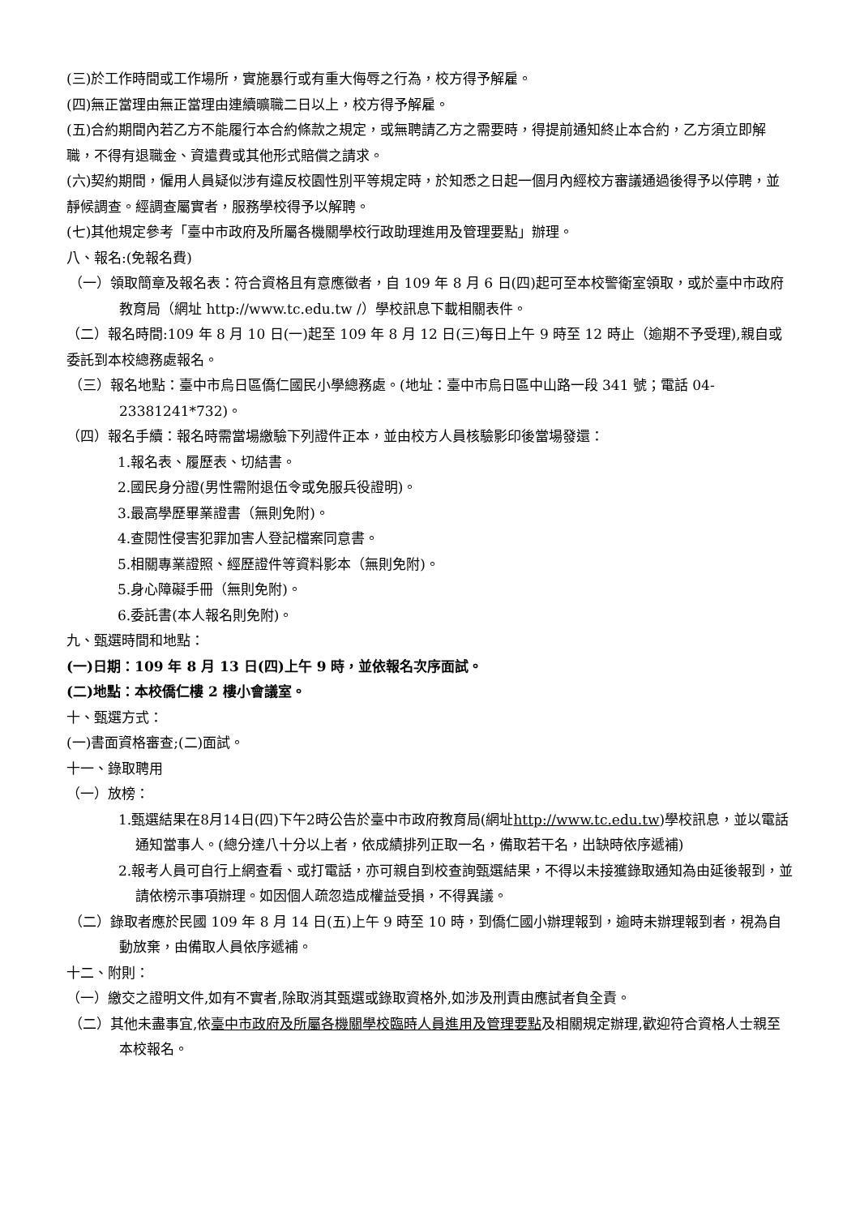(三)於工作時間或工作場所，實施暴行或有重大侮辱之行為，校方得予解雇。
(四)無正當理由無正當理由連續曠職二日以上，校方得予解雇。
(五)合約期間內若乙方不能履行本合約條款之規定，或無聘請乙方之需要時，得提前通知終止本合約，乙方須立即解職，不得有退職金、資遣費或其他形式賠償之請求。
(六)契約期間，僱用人員疑似涉有違反校園性別平等規定時，於知悉之日起一個月內經校方審議通過後得予以停聘，並靜候調查。經調查屬實者，服務學校得予以解聘。
(七)其他規定參考「臺中市政府及所屬各機關學校行政助理進用及管理要點」辦理。
八、報名:(免報名費)
（一）領取簡章及報名表：符合資格且有意應徵者，自 109 年 8 月 6 日(四)起可至本校警衛室領取，或於臺中市政府教育局（網址 http://www.tc.edu.tw /）學校訊息下載相關表件。
（二）報名時間:109 年 8 月 10 日(一)起至 109 年 8 月 12 日(三)每日上午 9 時至 12 時止（逾期不予受理),親自或委託到本校總務處報名。
（三）報名地點：臺中市烏日區僑仁國民小學總務處。(地址：臺中市烏日區中山路一段 341 號；電話 04-23381241*732)。
（四）報名手續：報名時需當場繳驗下列證件正本，並由校方人員核驗影印後當場發還：
1.報名表、履歷表、切結書。
2.國民身分證(男性需附退伍令或免服兵役證明)。
3.最高學歷畢業證書（無則免附)。
4.查閱性侵害犯罪加害人登記檔案同意書。
5.相關專業證照、經歷證件等資料影本（無則免附)。
5.身心障礙手冊（無則免附)。
6.委託書(本人報名則免附)。
九、甄選時間和地點：
(一)日期：109 年 8 月 13 日(四)上午 9 時，並依報名次序面試。
(二)地點：本校僑仁樓 2 樓小會議室。
十、甄選方式：
(一)書面資格審查;(二)面試。
十一、錄取聘用
（一）放榜：
1.甄選結果在8月14日(四)下午2時公告於臺中市政府教育局(網址http://www.tc.edu.tw)學校訊息，並以電話通知當事人。(總分達八十分以上者，依成績排列正取一名，備取若干名，出缺時依序遞補)
2.報考人員可自行上網查看、或打電話，亦可親自到校查詢甄選結果，不得以未接獲錄取通知為由延後報到，並請依榜示事項辦理。如因個人疏忽造成權益受損，不得異議。
（二）錄取者應於民國 109 年 8 月 14 日(五)上午 9 時至 10 時，到僑仁國小辦理報到，逾時未辦理報到者，視為自動放棄，由備取人員依序遞補。
十二、附則：
（一）繳交之證明文件,如有不實者,除取消其甄選或錄取資格外,如涉及刑責由應試者負全責。
（二）其他未盡事宜,依臺中市政府及所屬各機關學校臨時人員進用及管理要點及相關規定辦理,歡迎符合資格人士親至本校報名。